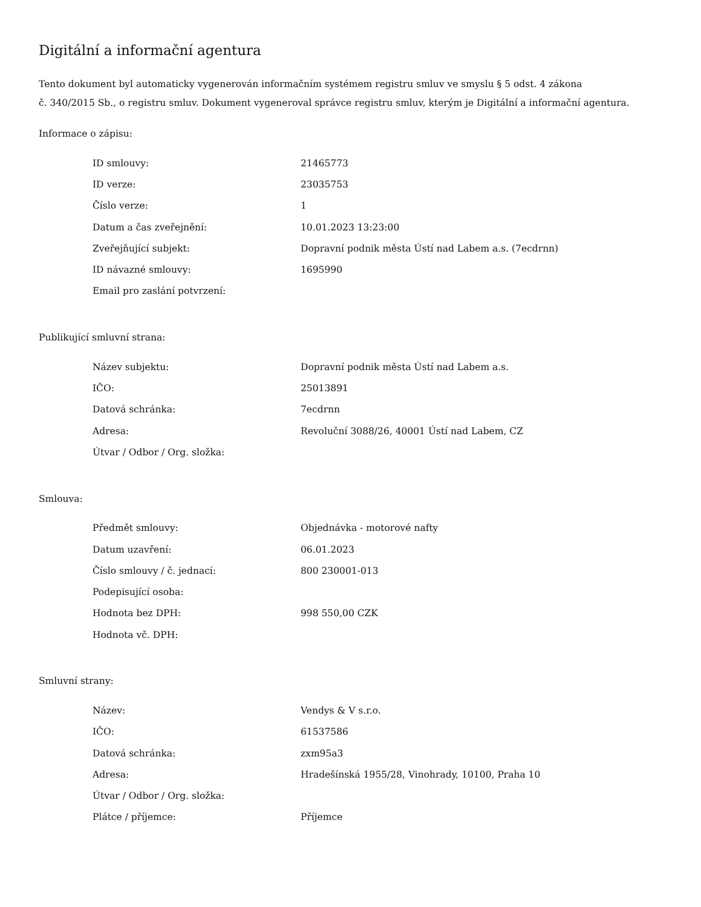Digitální a informační agentura
Tento dokument byl automaticky vygenerován informačním systémem registru smluv ve smyslu § 5 odst. 4 zákona
č. 340/2015 Sb., o registru smluv. Dokument vygeneroval správce registru smluv, kterým je Digitální a informační agentura.
Informace o zápisu:
| ID smlouvy: | 21465773 |
| ID verze: | 23035753 |
| Číslo verze: | 1 |
| Datum a čas zveřejnění: | 10.01.2023 13:23:00 |
| Zveřejňující subjekt: | Dopravní podnik města Ústí nad Labem a.s. (7ecdrnn) |
| ID návazné smlouvy: | 1695990 |
| Email pro zaslání potvrzení: | |
Publikující smluvní strana:
| Název subjektu: | Dopravní podnik města Ústí nad Labem a.s. |
| IČO: | 25013891 |
| Datová schránka: | 7ecdrnn |
| Adresa: | Revoluční 3088/26, 40001 Ústí nad Labem, CZ |
| Útvar / Odbor / Org. složka: | |
Smlouva:
| Předmět smlouvy: | Objednávka - motorové nafty |
| Datum uzavření: | 06.01.2023 |
| Číslo smlouvy / č. jednací: | 800 230001-013 |
| Podepisující osoba: | |
| Hodnota bez DPH: | 998 550,00 CZK |
| Hodnota vč. DPH: | |
Smluvní strany:
| Název: | Vendys & V s.r.o. |
| IČO: | 61537586 |
| Datová schránka: | zxm95a3 |
| Adresa: | Hradešínská 1955/28, Vinohrady, 10100, Praha 10 |
| Útvar / Odbor / Org. složka: | |
| Plátce / příjemce: | Příjemce |